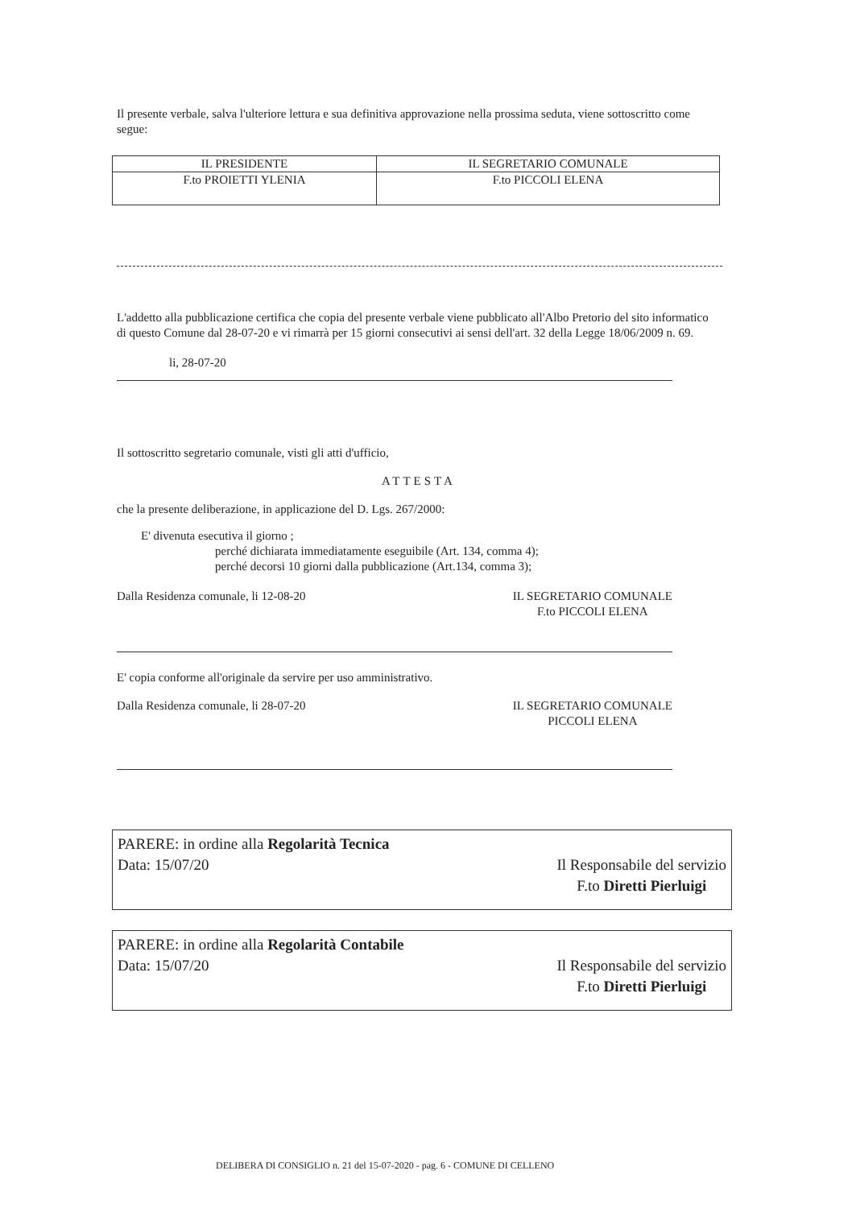Il presente verbale, salva l'ulteriore lettura e sua definitiva approvazione nella prossima seduta, viene sottoscritto come segue:
| IL PRESIDENTE | IL SEGRETARIO COMUNALE |
| F.to PROIETTI YLENIA | F.to PICCOLI ELENA |
L'addetto alla pubblicazione certifica che copia del presente verbale viene pubblicato all'Albo Pretorio del sito informatico di questo Comune dal 28-07-20 e vi rimarrà per 15 giorni consecutivi ai sensi dell'art. 32 della Legge 18/06/2009 n. 69.
li, 28-07-20
Il sottoscritto segretario comunale, visti gli atti d'ufficio,
ATTESTA
che la presente deliberazione, in applicazione del D. Lgs. 267/2000:
E' divenuta esecutiva il giorno ;
perché dichiarata immediatamente eseguibile (Art. 134, comma 4);
perché decorsi 10 giorni dalla pubblicazione (Art.134, comma 3);
Dalla Residenza comunale, li 12-08-20
IL SEGRETARIO COMUNALE
F.to PICCOLI ELENA
E' copia conforme all'originale da servire per uso amministrativo.
Dalla Residenza comunale, li 28-07-20
IL SEGRETARIO COMUNALE
PICCOLI ELENA
PARERE: in ordine alla Regolarità Tecnica
Data: 15/07/20
Il Responsabile del servizio
F.to Diretti Pierluigi
PARERE: in ordine alla Regolarità Contabile
Data: 15/07/20
Il Responsabile del servizio
F.to Diretti Pierluigi
DELIBERA DI CONSIGLIO n. 21 del 15-07-2020 - pag. 6 - COMUNE DI CELLENO